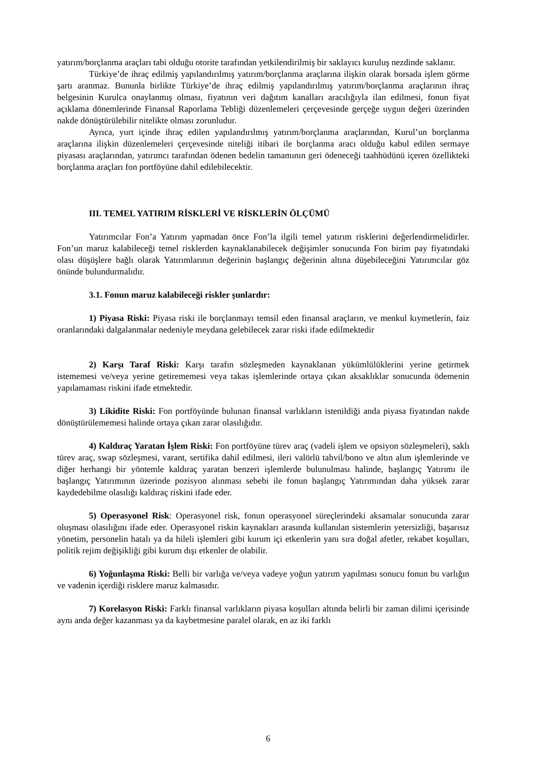yatırım/borçlanma araçları tabi olduğu otorite tarafından yetkilendirilmiş bir saklayıcı kuruluş nezdinde saklanır.
Türkiye’de ihraç edilmiş yapılandırılmış yatırım/borçlanma araçlarına ilişkin olarak borsada işlem görme şartı aranmaz. Bununla birlikte Türkiye’de ihraç edilmiş yapılandırılmış yatırım/borçlanma araçlarının ihraç belgesinin Kurulca onaylanmış olması, fiyatının veri dağıtım kanalları aracılığıyla ilan edilmesi, fonun fiyat açıklama dönemlerinde Finansal Raporlama Tebliği düzenlemeleri çerçevesinde gerçeğe uygun değeri üzerinden nakde dönüştürülebilir nitelikte olması zorunludur.
Ayrıca, yurt içinde ihraç edilen yapılandırılmış yatırım/borçlanma araçlarından, Kurul’un borçlanma araçlarına ilişkin düzenlemeleri çerçevesinde niteliği itibari ile borçlanma aracı olduğu kabul edilen sermaye piyasası araçlarından, yatırımcı tarafından ödenen bedelin tamamının geri ödeneceği taahhüdünü içeren özellikteki borçlanma araçları fon portföyüne dahil edilebilecektir.
III. TEMEL YATIRIM RİSKLERİ VE RİSKLERİN ÖLÇÜMÜ
Yatırımcılar Fon’a Yatırım yapmadan önce Fon’la ilgili temel yatırım risklerini değerlendirmelidirler. Fon’un maruz kalabileceği temel risklerden kaynaklanabilecek değişimler sonucunda Fon birim pay fiyatındaki olası düşüşlere bağlı olarak Yatırımlarının değerinin başlangıç değerinin altına düşebileceğini Yatırımcılar göz önünde bulundurmalıdır.
3.1. Fonun maruz kalabileceği riskler şunlardır:
1) Piyasa Riski: Piyasa riski ile borçlanmayı temsil eden finansal araçların, ve menkul kıymetlerin, faiz oranlarındaki dalgalanmalar nedeniyle meydana gelebilecek zarar riski ifade edilmektedir
2) Karşı Taraf Riski: Karşı tarafın sözleşmeden kaynaklanan yükümlülüklerini yerine getirmek istememesi ve/veya yerine getirememesi veya takas işlemlerinde ortaya çıkan aksaklıklar sonucunda ödemenin yapılamaması riskini ifade etmektedir.
3) Likidite Riski: Fon portföyünde bulunan finansal varlıkların istenildiği anda piyasa fiyatından nakde dönüştürülememesi halinde ortaya çıkan zarar olasılığıdır.
4) Kaldıraç Yaratan İşlem Riski: Fon portföyüne türev araç (vadeli işlem ve opsiyon sözleşmeleri), saklı türev araç, swap sözleşmesi, varant, sertifika dahil edilmesi, ileri valörlü tahvil/bono ve altın alım işlemlerinde ve diğer herhangi bir yöntemle kaldıraç yaratan benzeri işlemlerde bulunulması halinde, başlangıç Yatırımı ile başlangıç Yatırımının üzerinde pozisyon alınması sebebi ile fonun başlangıç Yatırımından daha yüksek zarar kaydedebilme olasılığı kaldıraç riskini ifade eder.
5) Operasyonel Risk: Operasyonel risk, fonun operasyonel süreçlerindeki aksamalar sonucunda zarar oluşması olasılığını ifade eder. Operasyonel riskin kaynakları arasında kullanılan sistemlerin yetersizliği, başarısız yönetim, personelin hatalı ya da hileli işlemleri gibi kurum içi etkenlerin yanı sıra doğal afetler, rekabet koşulları, politik rejim değişikliği gibi kurum dışı etkenler de olabilir.
6) Yoğunlaşma Riski: Belli bir varlığa ve/veya vadeye yoğun yatırım yapılması sonucu fonun bu varlığın ve vadenin içerdiği risklere maruz kalmasıdır.
7) Korelasyon Riski: Farklı finansal varlıkların piyasa koşulları altında belirli bir zaman dilimi içerisinde aynı anda değer kazanması ya da kaybetmesine paralel olarak, en az iki farklı
6